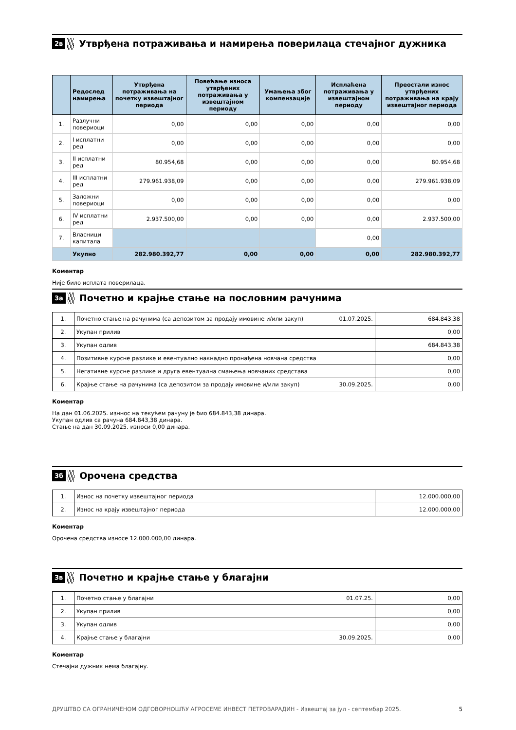2в
Утврђена потраживања и намирења поверилаца стечајног дужника
| | Редослед намирења | Утврђена потраживања на почетку извештајног периода | Повећање износа утврђених потраживања у извештајном периоду | Умањења због компензације | Исплаћена потраживања у извештајном периоду | Преостали износ утврђених потраживања на крају извештајног периода |
| --- | --- | --- | --- | --- | --- | --- |
| 1. | Разлучни повериоци | 0,00 | 0,00 | 0,00 | 0,00 | 0,00 |
| 2. | I исплатни ред | 0,00 | 0,00 | 0,00 | 0,00 | 0,00 |
| 3. | II исплатни ред | 80.954,68 | 0,00 | 0,00 | 0,00 | 80.954,68 |
| 4. | III исплатни ред | 279.961.938,09 | 0,00 | 0,00 | 0,00 | 279.961.938,09 |
| 5. | Заложни повериоци | 0,00 | 0,00 | 0,00 | 0,00 | 0,00 |
| 6. | IV исплатни ред | 2.937.500,00 | 0,00 | 0,00 | 0,00 | 2.937.500,00 |
| 7. | Власници капитала | | | | 0,00 | |
| | Укупно | 282.980.392,77 | 0,00 | 0,00 | 0,00 | 282.980.392,77 |
Коментар
Није било исплата поверилаца.
3а
Почетно и крајње стање на пословним рачунима
| 1. | Почетно стање на рачунима (са депозитом за продају имовине и/или закуп) | 01.07.2025. | 684.843,38 |
| 2. | Укупан прилив | | 0,00 |
| 3. | Укупан одлив | | 684.843,38 |
| 4. | Позитивне курсне разлике и евентуално накнадно пронађена новчана средства | | 0,00 |
| 5. | Негативне курсне разлике и друга евентуална смањења новчаних средстава | | 0,00 |
| 6. | Крајње стање на рачунима (са депозитом за продају имовине и/или закуп) | 30.09.2025. | 0,00 |
Коментар
На дан 01.06.2025. изнноc на текућем рачуну је био 684.843,38 динара.
Укупан одлив са рачуна 684.843,38 динара.
Стање на дан 30.09.2025. износи 0,00 динара.
3б
Орочена средства
| 1. | Износ на почетку извештајног периода | 12.000.000,00 |
| 2. | Износ на крају извештајног периода | 12.000.000,00 |
Коментар
Орочена средства износе 12.000.000,00 динара.
3в
Почетно и крајње стање у благајни
| 1. | Почетно стање у благајни | 01.07.25. | 0,00 |
| 2. | Укупан прилив | | 0,00 |
| 3. | Укупан одлив | | 0,00 |
| 4. | Крајње стање у благајни | 30.09.2025. | 0,00 |
Коментар
Стечајни дужник нема благајну.
ДРУШТВО СА ОГРАНИЧЕНОМ ОДГОВОРНОШЋУ АГРОСЕМЕ ИНВЕСТ ПЕТРОВАРАДИН - Извештај за јул - септембар 2025. 5